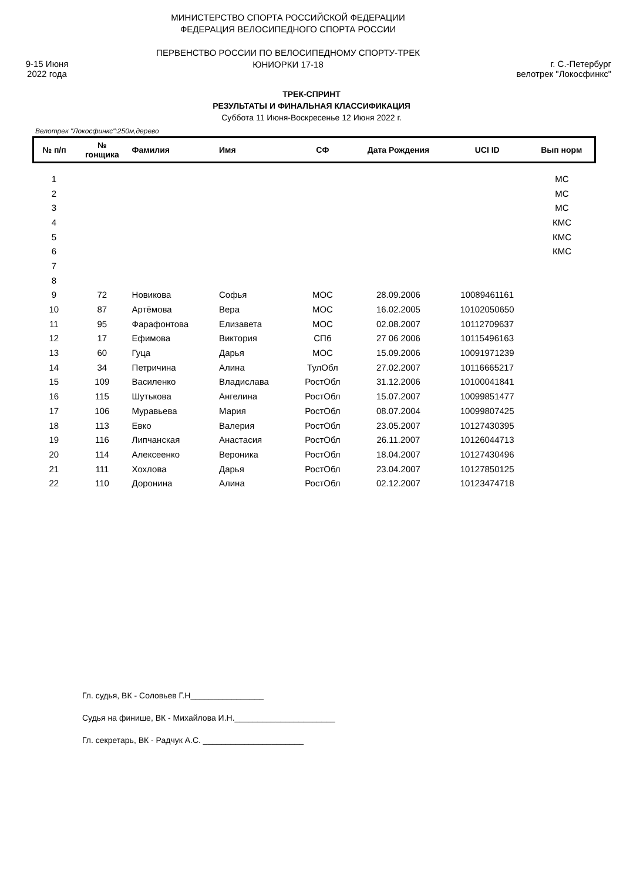9-15 Июня
2022 года
МИНИСТЕРСТВО СПОРТА РОССИЙСКОЙ ФЕДЕРАЦИИ
ФЕДЕРАЦИЯ ВЕЛОСИПЕДНОГО СПОРТА РОССИИ
ПЕРВЕНСТВО РОССИИ ПО ВЕЛОСИПЕДНОМУ СПОРТУ-ТРЕК
ЮНИОРКИ 17-18
г. С.-Петербург
велотрек "Локосфинкс"
ТРЕК-СПРИНТ
РЕЗУЛЬТАТЫ И ФИНАЛЬНАЯ КЛАССИФИКАЦИЯ
Суббота 11 Июня-Воскресенье 12 Июня 2022 г.
Велотрек "Локосфинкс":250м,дерево
| № п/п | № гонщика | Фамилия | Имя | СФ | Дата Рождения | UCI ID | Вып норм |
| --- | --- | --- | --- | --- | --- | --- | --- |
| 1 | | | | | | | МС |
| 2 | | | | | | | МС |
| 3 | | | | | | | МС |
| 4 | | | | | | | КМС |
| 5 | | | | | | | КМС |
| 6 | | | | | | | КМС |
| 7 | | | | | | | |
| 8 | | | | | | | |
| 9 | 72 | Новикова | Софья | МОС | 28.09.2006 | 10089461161 | |
| 10 | 87 | Артёмова | Вера | МОС | 16.02.2005 | 10102050650 | |
| 11 | 95 | Фарафонтова | Елизавета | МОС | 02.08.2007 | 10112709637 | |
| 12 | 17 | Ефимова | Виктория | СПб | 27 06 2006 | 10115496163 | |
| 13 | 60 | Гуца | Дарья | МОС | 15.09.2006 | 10091971239 | |
| 14 | 34 | Петричина | Алина | ТулОбл | 27.02.2007 | 10116665217 | |
| 15 | 109 | Василенко | Владислава | РостОбл | 31.12.2006 | 10100041841 | |
| 16 | 115 | Шутькова | Ангелина | РостОбл | 15.07.2007 | 10099851477 | |
| 17 | 106 | Муравьева | Мария | РостОбл | 08.07.2004 | 10099807425 | |
| 18 | 113 | Евко | Валерия | РостОбл | 23.05.2007 | 10127430395 | |
| 19 | 116 | Липчанская | Анастасия | РостОбл | 26.11.2007 | 10126044713 | |
| 20 | 114 | Алексеенко | Вероника | РостОбл | 18.04.2007 | 10127430496 | |
| 21 | 111 | Хохлова | Дарья | РостОбл | 23.04.2007 | 10127850125 | |
| 22 | 110 | Доронина | Алина | РостОбл | 02.12.2007 | 10123474718 | |
Гл. судья, ВК - Соловьев Г.Н________________
Судья на финише, ВК - Михайлова И.Н.______________________
Гл. секретарь, ВК - Радчук А.С. ______________________